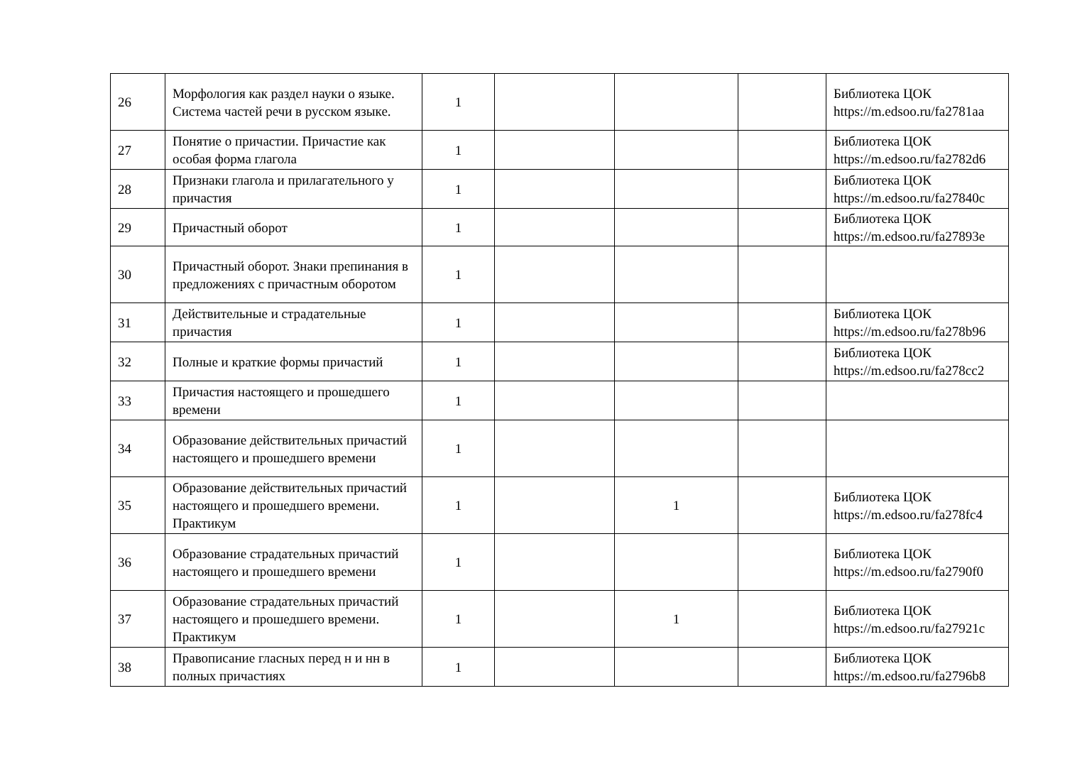| 26 | Морфология как раздел науки о языке. Система частей речи в русском языке. | 1 | | | | Библиотека ЦОК https://m.edsoo.ru/fa2781aa |
| 27 | Понятие о причастии. Причастие как особая форма глагола | 1 | | | | Библиотека ЦОК https://m.edsoo.ru/fa2782d6 |
| 28 | Признаки глагола и прилагательного у причастия | 1 | | | | Библиотека ЦОК https://m.edsoo.ru/fa27840c |
| 29 | Причастный оборот | 1 | | | | Библиотека ЦОК https://m.edsoo.ru/fa27893e |
| 30 | Причастный оборот. Знаки препинания в предложениях с причастным оборотом | 1 | | | | |
| 31 | Действительные и страдательные причастия | 1 | | | | Библиотека ЦОК https://m.edsoo.ru/fa278b96 |
| 32 | Полные и краткие формы причастий | 1 | | | | Библиотека ЦОК https://m.edsoo.ru/fa278cc2 |
| 33 | Причастия настоящего и прошедшего времени | 1 | | | | |
| 34 | Образование действительных причастий настоящего и прошедшего времени | 1 | | | | |
| 35 | Образование действительных причастий настоящего и прошедшего времени. Практикум | 1 | | 1 | | Библиотека ЦОК https://m.edsoo.ru/fa278fc4 |
| 36 | Образование страдательных причастий настоящего и прошедшего времени | 1 | | | | Библиотека ЦОК https://m.edsoo.ru/fa2790f0 |
| 37 | Образование страдательных причастий настоящего и прошедшего времени. Практикум | 1 | | 1 | | Библиотека ЦОК https://m.edsoo.ru/fa27921c |
| 38 | Правописание гласных перед н и нн в полных причастиях | 1 | | | | Библиотека ЦОК https://m.edsoo.ru/fa2796b8 |